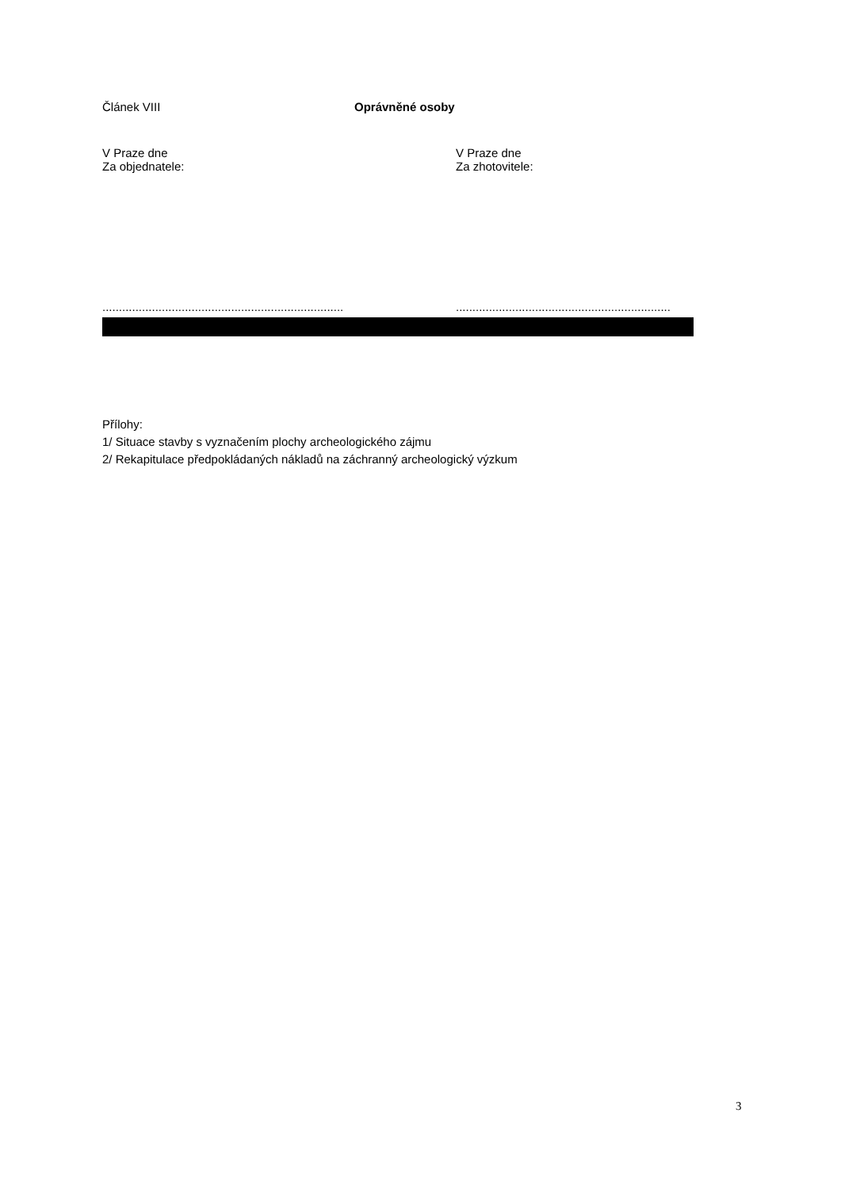Článek VIII Oprávněné osoby
V Praze dne V Praze dne
Za objednatele: Za zhotovitele:
.........................................................................
.................................................................
Přílohy:
1/ Situace stavby s vyznačením plochy archeologického zájmu
2/ Rekapitulace předpokládaných nákladů na záchranný archeologický výzkum
3